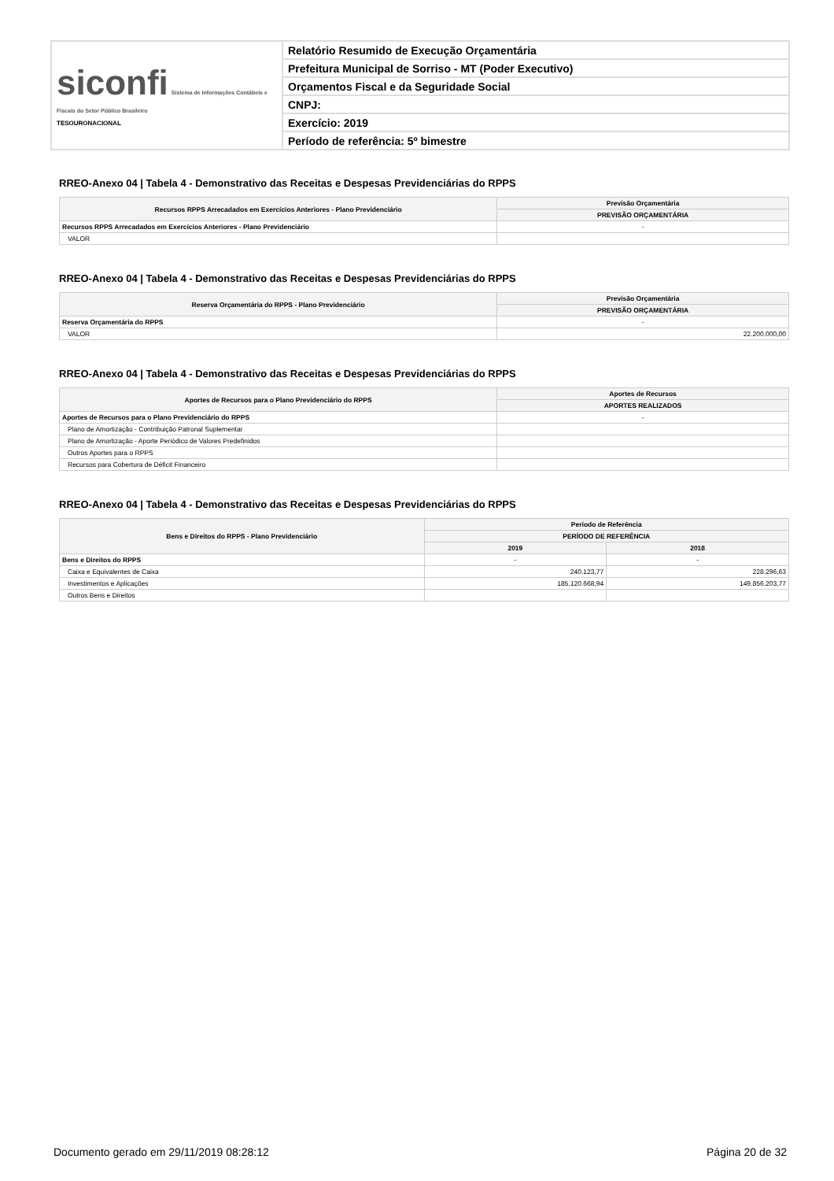| siconfi Sistema de Informações Contábeis e Fiscais do Setor Público Brasileiro TESOURONACIONAL | Relatório Resumido de Execução Orçamentária |
| | Prefeitura Municipal de Sorriso - MT (Poder Executivo) |
| | Orçamentos Fiscal e da Seguridade Social |
| | CNPJ: |
| | Exercício: 2019 |
| | Período de referência: 5º bimestre |
RREO-Anexo 04 | Tabela 4 - Demonstrativo das Receitas e Despesas Previdenciárias do RPPS
| Recursos RPPS Arrecadados em Exercícios Anteriores - Plano Previdenciário | Previsão Orçamentária |
| --- | --- |
| | PREVISÃO ORÇAMENTÁRIA |
| Recursos RPPS Arrecadados em Exercícios Anteriores - Plano Previdenciário | - |
| VALOR | |
RREO-Anexo 04 | Tabela 4 - Demonstrativo das Receitas e Despesas Previdenciárias do RPPS
| Reserva Orçamentária do RPPS - Plano Previdenciário | Previsão Orçamentária |
| --- | --- |
| | PREVISÃO ORÇAMENTÁRIA |
| Reserva Orçamentária do RPPS | - |
| VALOR | 22.200.000,00 |
RREO-Anexo 04 | Tabela 4 - Demonstrativo das Receitas e Despesas Previdenciárias do RPPS
| Aportes de Recursos para o Plano Previdenciário do RPPS | Aportes de Recursos |
| --- | --- |
| | APORTES REALIZADOS |
| Aportes de Recursos para o Plano Previdenciário do RPPS | - |
| Plano de Amortização - Contribuição Patronal Suplementar | |
| Plano de Amortização - Aporte Periódico de Valores Predefinidos | |
| Outros Aportes para o RPPS | |
| Recursos para Cobertura de Déficit Financeiro | |
RREO-Anexo 04 | Tabela 4 - Demonstrativo das Receitas e Despesas Previdenciárias do RPPS
| Bens e Direitos do RPPS - Plano Previdenciário | Período de Referência | |
| --- | --- | --- |
| | PERÍODO DE REFERÊNCIA | |
| | 2019 | 2018 |
| Bens e Direitos do RPPS | - | - |
| Caixa e Equivalentes de Caixa | 240.123,77 | 228.296,63 |
| Investimentos e Aplicações | 185.120.668,94 | 149.856.203,77 |
| Outros Bens e Direitos | | |
Documento gerado em 29/11/2019 08:28:12 Página 20 de 32